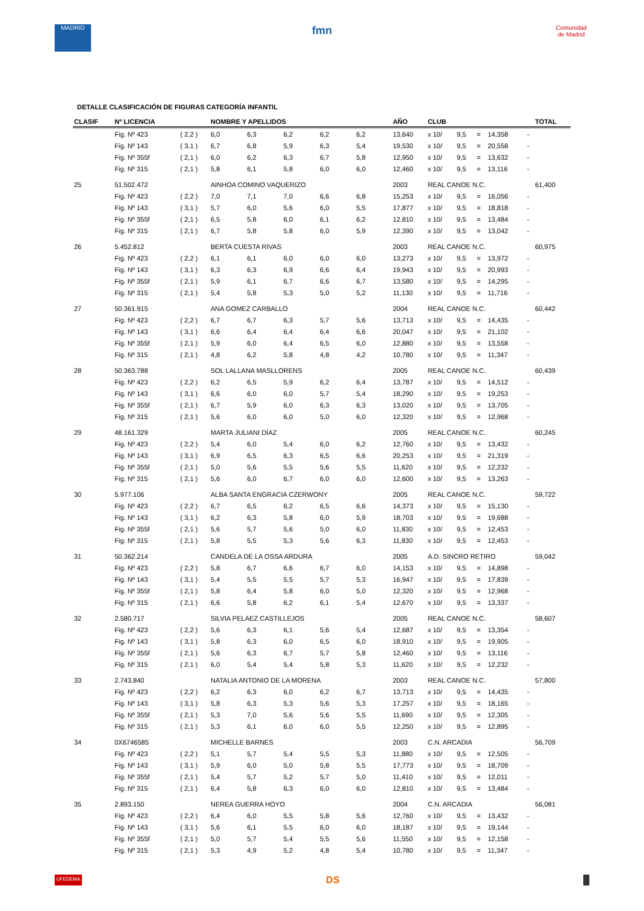MADRID
fmn
Comunidad de Madrid
DETALLE CLASIFICACIÓN DE FIGURAS CATEGORÍA INFANTIL
| CLASIF | Nº LICENCIA | | NOMBRE Y APELLIDOS | | | | | AÑO | CLUB | | | | | TOTAL |
| --- | --- | --- | --- | --- | --- | --- | --- | --- | --- | --- | --- | --- | --- | --- |
| | Fig. Nº 423 | ( 2,2 ) | 6,0 | 6,3 | 6,2 | 6,2 | 6,2 | 13,640 | x 10/ | 9,5 | = | 14,358 | - | |
| | Fig. Nº 143 | ( 3,1 ) | 6,7 | 6,8 | 5,9 | 6,3 | 5,4 | 19,530 | x 10/ | 9,5 | = | 20,558 | - | |
| | Fig. Nº 355f | ( 2,1 ) | 6,0 | 6,2 | 6,3 | 6,7 | 5,8 | 12,950 | x 10/ | 9,5 | = | 13,632 | - | |
| | Fig. Nº 315 | ( 2,1 ) | 5,8 | 6,1 | 5,8 | 6,0 | 6,0 | 12,460 | x 10/ | 9,5 | = | 13,116 | - | |
| 25 | 51.502.472 | | AINHOA COMINO VAQUERIZO | | | | | 2003 | REAL CANOE N.C. | | | | | 61,400 |
| | Fig. Nº 423 | ( 2,2 ) | 7,0 | 7,1 | 7,0 | 6,6 | 6,8 | 15,253 | x 10/ | 9,5 | = | 16,056 | - | |
| | Fig. Nº 143 | ( 3,1 ) | 5,7 | 6,0 | 5,6 | 6,0 | 5,5 | 17,877 | x 10/ | 9,5 | = | 18,818 | - | |
| | Fig. Nº 355f | ( 2,1 ) | 6,5 | 5,8 | 6,0 | 6,1 | 6,2 | 12,810 | x 10/ | 9,5 | = | 13,484 | - | |
| | Fig. Nº 315 | ( 2,1 ) | 6,7 | 5,8 | 5,8 | 6,0 | 5,9 | 12,390 | x 10/ | 9,5 | = | 13,042 | - | |
| 26 | 5.452.812 | | BERTA CUESTA RIVAS | | | | | 2003 | REAL CANOE N.C. | | | | | 60,975 |
| | Fig. Nº 423 | ( 2,2 ) | 6,1 | 6,1 | 6,0 | 6,0 | 6,0 | 13,273 | x 10/ | 9,5 | = | 13,972 | - | |
| | Fig. Nº 143 | ( 3,1 ) | 6,3 | 6,3 | 6,9 | 6,6 | 6,4 | 19,943 | x 10/ | 9,5 | = | 20,993 | - | |
| | Fig. Nº 355f | ( 2,1 ) | 5,9 | 6,1 | 6,7 | 6,6 | 6,7 | 13,580 | x 10/ | 9,5 | = | 14,295 | - | |
| | Fig. Nº 315 | ( 2,1 ) | 5,4 | 5,8 | 5,3 | 5,0 | 5,2 | 11,130 | x 10/ | 9,5 | = | 11,716 | - | |
| 27 | 50.361.915 | | ANA GOMEZ CARBALLO | | | | | 2004 | REAL CANOE N.C. | | | | | 60,442 |
| | Fig. Nº 423 | ( 2,2 ) | 6,7 | 6,7 | 6,3 | 5,7 | 5,6 | 13,713 | x 10/ | 9,5 | = | 14,435 | - | |
| | Fig. Nº 143 | ( 3,1 ) | 6,6 | 6,4 | 6,4 | 6,4 | 6,6 | 20,047 | x 10/ | 9,5 | = | 21,102 | - | |
| | Fig. Nº 355f | ( 2,1 ) | 5,9 | 6,0 | 6,4 | 6,5 | 6,0 | 12,880 | x 10/ | 9,5 | = | 13,558 | - | |
| | Fig. Nº 315 | ( 2,1 ) | 4,8 | 6,2 | 5,8 | 4,8 | 4,2 | 10,780 | x 10/ | 9,5 | = | 11,347 | - | |
| 28 | 50.363.788 | | SOL LALLANA MASLLORENS | | | | | 2005 | REAL CANOE N.C. | | | | | 60,439 |
| | Fig. Nº 423 | ( 2,2 ) | 6,2 | 6,5 | 5,9 | 6,2 | 6,4 | 13,787 | x 10/ | 9,5 | = | 14,512 | - | |
| | Fig. Nº 143 | ( 3,1 ) | 6,6 | 6,0 | 6,0 | 5,7 | 5,4 | 18,290 | x 10/ | 9,5 | = | 19,253 | - | |
| | Fig. Nº 355f | ( 2,1 ) | 6,7 | 5,9 | 6,0 | 6,3 | 6,3 | 13,020 | x 10/ | 9,5 | = | 13,705 | - | |
| | Fig. Nº 315 | ( 2,1 ) | 5,6 | 6,0 | 6,0 | 5,0 | 6,0 | 12,320 | x 10/ | 9,5 | = | 12,968 | - | |
| 29 | 48.161.329 | | MARTA JULIANI DÍAZ | | | | | 2005 | REAL CANOE N.C. | | | | | 60,245 |
| | Fig. Nº 423 | ( 2,2 ) | 5,4 | 6,0 | 5,4 | 6,0 | 6,2 | 12,760 | x 10/ | 9,5 | = | 13,432 | - | |
| | Fig. Nº 143 | ( 3,1 ) | 6,9 | 6,5 | 6,3 | 6,5 | 6,6 | 20,253 | x 10/ | 9,5 | = | 21,319 | - | |
| | Fig. Nº 355f | ( 2,1 ) | 5,0 | 5,6 | 5,5 | 5,6 | 5,5 | 11,620 | x 10/ | 9,5 | = | 12,232 | - | |
| | Fig. Nº 315 | ( 2,1 ) | 5,6 | 6,0 | 6,7 | 6,0 | 6,0 | 12,600 | x 10/ | 9,5 | = | 13,263 | - | |
| 30 | 5.977.106 | | ALBA SANTA ENGRACIA CZERWONY | | | | | 2005 | REAL CANOE N.C. | | | | | 59,722 |
| | Fig. Nº 423 | ( 2,2 ) | 6,7 | 6,5 | 6,2 | 6,5 | 6,6 | 14,373 | x 10/ | 9,5 | = | 15,130 | - | |
| | Fig. Nº 143 | ( 3,1 ) | 6,2 | 6,3 | 5,8 | 6,0 | 5,9 | 18,703 | x 10/ | 9,5 | = | 19,688 | - | |
| | Fig. Nº 355f | ( 2,1 ) | 5,6 | 5,7 | 5,6 | 5,0 | 6,0 | 11,830 | x 10/ | 9,5 | = | 12,453 | - | |
| | Fig. Nº 315 | ( 2,1 ) | 5,8 | 5,5 | 5,3 | 5,6 | 6,3 | 11,830 | x 10/ | 9,5 | = | 12,453 | - | |
| 31 | 50.362.214 | | CANDELA DE LA OSSA ARDURA | | | | | 2005 | A.D. SINCRO RETIRO | | | | | 59,042 |
| | Fig. Nº 423 | ( 2,2 ) | 5,8 | 6,7 | 6,6 | 6,7 | 6,0 | 14,153 | x 10/ | 9,5 | = | 14,898 | - | |
| | Fig. Nº 143 | ( 3,1 ) | 5,4 | 5,5 | 5,5 | 5,7 | 5,3 | 16,947 | x 10/ | 9,5 | = | 17,839 | - | |
| | Fig. Nº 355f | ( 2,1 ) | 5,8 | 6,4 | 5,8 | 6,0 | 5,0 | 12,320 | x 10/ | 9,5 | = | 12,968 | - | |
| | Fig. Nº 315 | ( 2,1 ) | 6,6 | 5,8 | 6,2 | 6,1 | 5,4 | 12,670 | x 10/ | 9,5 | = | 13,337 | - | |
| 32 | 2.580.717 | | SILVIA PELAEZ CASTILLEJOS | | | | | 2005 | REAL CANOE N.C. | | | | | 58,607 |
| | Fig. Nº 423 | ( 2,2 ) | 5,6 | 6,3 | 6,1 | 5,6 | 5,4 | 12,687 | x 10/ | 9,5 | = | 13,354 | - | |
| | Fig. Nº 143 | ( 3,1 ) | 5,8 | 6,3 | 6,0 | 6,5 | 6,0 | 18,910 | x 10/ | 9,5 | = | 19,905 | - | |
| | Fig. Nº 355f | ( 2,1 ) | 5,6 | 6,3 | 6,7 | 5,7 | 5,8 | 12,460 | x 10/ | 9,5 | = | 13,116 | - | |
| | Fig. Nº 315 | ( 2,1 ) | 6,0 | 5,4 | 5,4 | 5,8 | 5,3 | 11,620 | x 10/ | 9,5 | = | 12,232 | - | |
| 33 | 2.743.840 | | NATALIA ANTONIO DE LA MORENA | | | | | 2003 | REAL CANOE N.C. | | | | | 57,800 |
| | Fig. Nº 423 | ( 2,2 ) | 6,2 | 6,3 | 6,0 | 6,2 | 6,7 | 13,713 | x 10/ | 9,5 | = | 14,435 | - | |
| | Fig. Nº 143 | ( 3,1 ) | 5,8 | 6,3 | 5,3 | 5,6 | 5,3 | 17,257 | x 10/ | 9,5 | = | 18,165 | - | |
| | Fig. Nº 355f | ( 2,1 ) | 5,3 | 7,0 | 5,6 | 5,6 | 5,5 | 11,690 | x 10/ | 9,5 | = | 12,305 | - | |
| | Fig. Nº 315 | ( 2,1 ) | 5,3 | 6,1 | 6,0 | 6,0 | 5,5 | 12,250 | x 10/ | 9,5 | = | 12,895 | - | |
| 34 | 0X6746585 | | MICHELLE BARNES | | | | | 2003 | C.N. ARCADIA | | | | | 56,709 |
| | Fig. Nº 423 | ( 2,2 ) | 5,1 | 5,7 | 5,4 | 5,5 | 5,3 | 11,880 | x 10/ | 9,5 | = | 12,505 | - | |
| | Fig. Nº 143 | ( 3,1 ) | 5,9 | 6,0 | 5,0 | 5,8 | 5,5 | 17,773 | x 10/ | 9,5 | = | 18,709 | - | |
| | Fig. Nº 355f | ( 2,1 ) | 5,4 | 5,7 | 5,2 | 5,7 | 5,0 | 11,410 | x 10/ | 9,5 | = | 12,011 | - | |
| | Fig. Nº 315 | ( 2,1 ) | 6,4 | 5,8 | 6,3 | 6,0 | 6,0 | 12,810 | x 10/ | 9,5 | = | 13,484 | - | |
| 35 | 2.893.150 | | NEREA GUERRA HOYO | | | | | 2004 | C.N. ARCADIA | | | | | 56,081 |
| | Fig. Nº 423 | ( 2,2 ) | 6,4 | 6,0 | 5,5 | 5,8 | 5,6 | 12,760 | x 10/ | 9,5 | = | 13,432 | - | |
| | Fig. Nº 143 | ( 3,1 ) | 5,6 | 6,1 | 5,5 | 6,0 | 6,0 | 18,187 | x 10/ | 9,5 | = | 19,144 | - | |
| | Fig. Nº 355f | ( 2,1 ) | 5,0 | 5,7 | 5,4 | 5,5 | 5,6 | 11,550 | x 10/ | 9,5 | = | 12,158 | - | |
| | Fig. Nº 315 | ( 2,1 ) | 5,3 | 4,9 | 5,2 | 4,8 | 5,4 | 10,780 | x 10/ | 9,5 | = | 11,347 | - | |
UFEDEMA DS